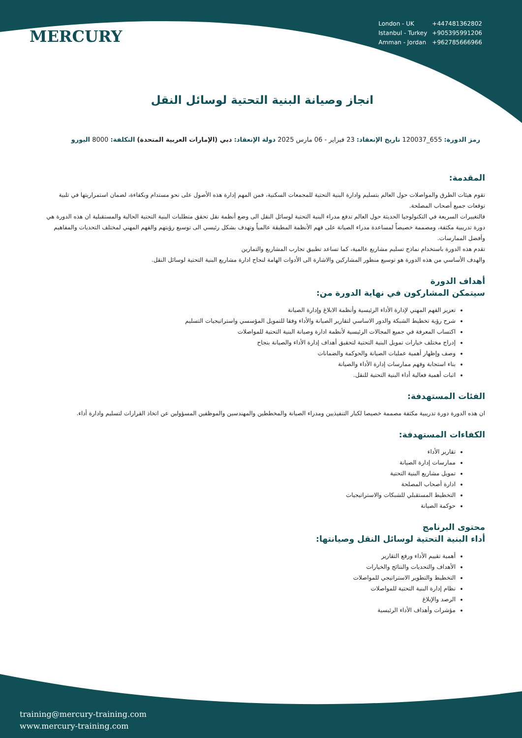MERCURY
| London - UK | +447481362802 |
| Istanbul - Turkey | +905395991206 |
| Amman - Jordan | +962785666966 |
انجاز وصيانة البنية التحتية لوسائل النقل
رمز الدورة: 655_120037 تاريخ الإنعقاد: 23 فبراير - 06 مارس 2025 دولة الإنعقاد: دبي (الإمارات العربية المتحدة) التكلفة: 8000 اليورو
المقدمة:
تقوم هيئات الطرق والمواصلات حول العالم بتسليم وادارة البنية التحتية للمجمعات السكنية، فمن المهم إدارة هذه الأصول على نحو مستدام وبكفاءة، لضمان استمراريتها في تلبية توقعات جميع أصحاب المصلحة.
فالتغييرات السريعة في التكنولوجيا الحديثة حول العالم تدفع مدراء البنية التحتية لوسائل النقل الى وضع أنظمة نقل تحقق متطلبات البنية التحتية الحالية والمستقبلية ان هذه الدورة هي دورة تدريبية مكثفة، ومصممة خصيصاً لمساعدة مدراء الصيانة على فهم الأنظمة المطبقة عالمياً وتهدف بشكل رئيسي الى توسيع رؤيتهم والفهم المهني لمختلف التحديات والمفاهيم وأفضل الممارسات.
تقدم هذه الدورة باستخدام نماذج تسليم مشاريع عالمية، كما تساعد تطبيق تجارب المشاريع والتمارين
والهدف الأساسي من هذه الدورة هو توسيع منظور المشاركين والاشارة الى الأدوات الهامة لنجاح ادارة مشاريع البنية التحتية لوسائل النقل.
أهداف الدورة
سيتمكن المشاركون في نهاية الدورة من:
تعزيز الفهم المهني لإدارة الأداء الرئيسية وأنظمة الابلاغ وإدارة الصيانة
شرح رؤية تخطيط الشبكة والدور الاساسي لتقارير الصيانة والأداء وفقا للتمويل المؤسسي واستراتيجيات التسليم
اكتساب المعرفة في جميع المجالات الرئيسية لأنظمة ادارة وصيانة البنية التحتية للمواصلات
إدراج مختلف خيارات تمويل البنية التحتية لتحقيق أهداف إدارة الأداء والصيانة بنجاح
وصف وإظهار أهمية عمليات الصيانة والحوكمة والضمانات
بناء استجابة وفهم ممارسات إدارة الأداء والصيانة
اثبات أهمية فعالية أداء البنية التحتية للنقل.
الفئات المستهدفة:
ان هذه الدورة دورة تدريبية مكثفة مصممة خصيصا لكبار التنفيذيين ومدراء الصيانة والمخططين والمهندسين والموظفين المسؤولين عن اتخاذ القرارات لتسليم وادارة أداء.
الكفاءات المستهدفة:
تقارير الأداء
ممارسات إدارة الصيانة
تمويل مشاريع البنية التحتية
ادارة أصحاب المصلحة
التخطيط المستقبلي للشبكات والاستراتيجيات
حوكمة الصيانة
محتوى البرنامج
أداء البنية التحتية لوسائل النقل وصيانتها:
أهمية تقييم الأداء ورفع التقارير
الأهداف والتحديات والنتائج والخيارات
التخطيط والتطوير الاستراتيجي للمواصلات
نظام إدارة البنية التحتية للمواصلات
الرصد والإبلاغ
مؤشرات وأهداف الأداء الرئيسية
training@mercury-training.com
www.mercury-training.com